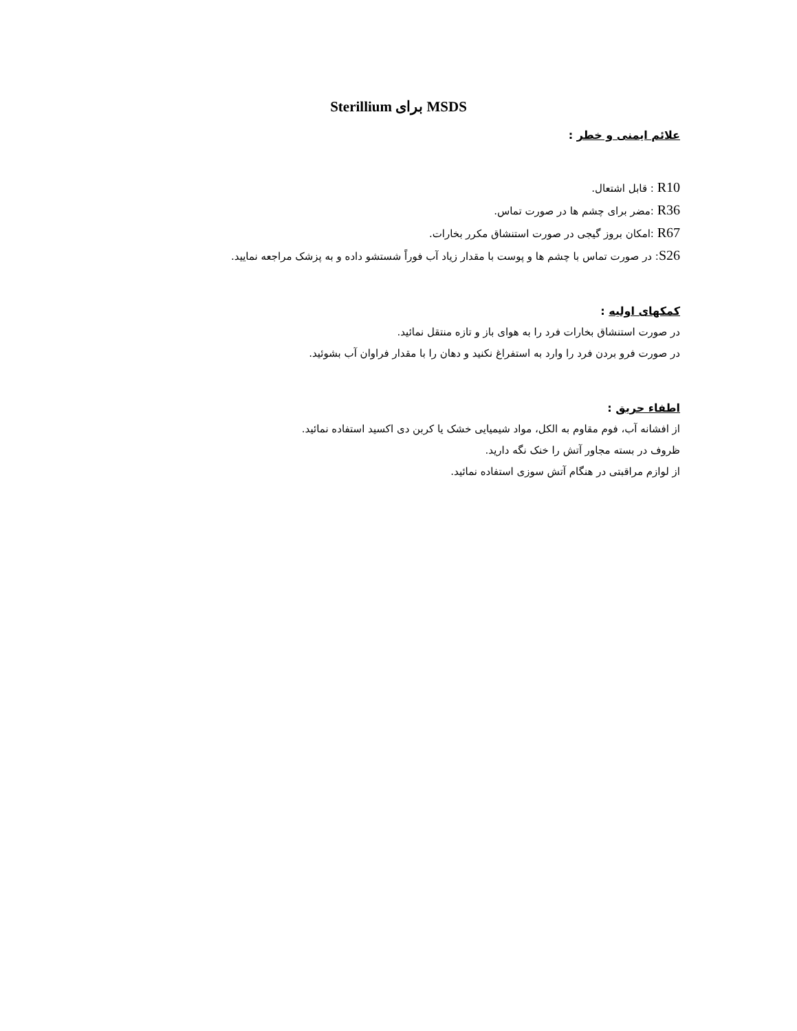MSDS برای Sterillium
علائم ایمنی و خطر :
R10 : قابل اشتعال.
R36 :مضر برای چشم ها در صورت تماس.
R67 :امکان بروز گیجی در صورت استنشاق مکرر بخارات.
S26: در صورت تماس با چشم ها و پوست با مقدار زیاد آب فوراً شستشو داده و به پزشک مراجعه نمایید.
کمکهای اولیه :
در صورت استنشاق بخارات فرد را به هوای باز و تازه منتقل نمائید.
در صورت فرو بردن فرد را وارد به استفراغ نکنید و دهان را با مقدار فراوان آب بشوئید.
اطفاء حریق :
از افشانه آب، فوم مقاوم به الکل، مواد شیمیایی خشک یا کربن دی اکسید استفاده نمائید.
ظروف در بسته مجاور آتش را خنک نگه دارید.
از لوازم مراقبتی در هنگام آتش سوزی استفاده نمائید.